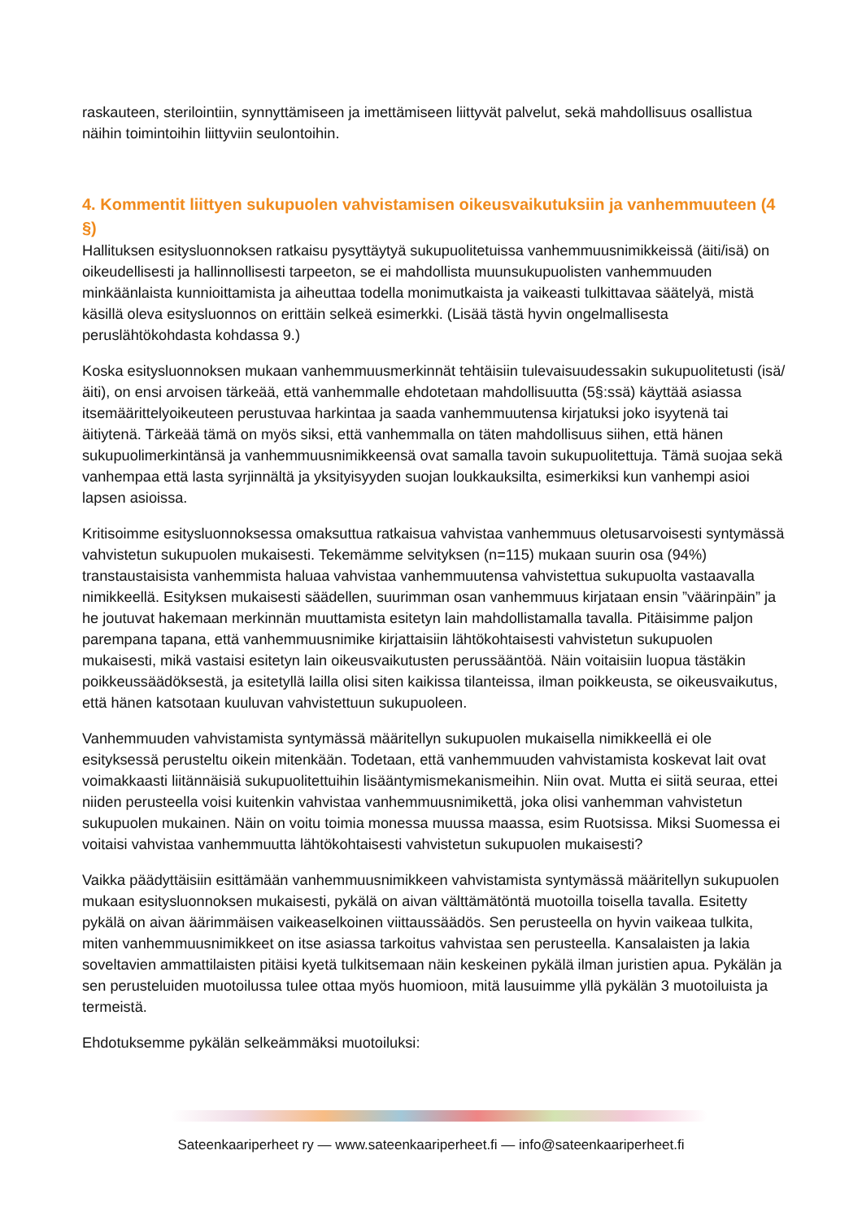raskauteen, sterilointiin, synnyttämiseen ja imettämiseen liittyvät palvelut, sekä mahdollisuus osallistua näihin toimintoihin liittyviin seulontoihin.
4. Kommentit liittyen sukupuolen vahvistamisen oikeusvaikutuksiin ja vanhemmuuteen (4 §)
Hallituksen esitysluonnoksen ratkaisu pysyttäytyä sukupuolitetuissa vanhemmuusnimikkeissä (äiti/isä) on oikeudellisesti ja hallinnollisesti tarpeeton, se ei mahdollista muunsukupuolisten vanhemmuuden minkäänlaista kunnioittamista ja aiheuttaa todella monimutkaista ja vaikeasti tulkittavaa säätelyä, mistä käsillä oleva esitysluonnos on erittäin selkeä esimerkki. (Lisää tästä hyvin ongelmallisesta peruslähtökohdasta kohdassa 9.)
Koska esitysluonnoksen mukaan vanhemmuusmerkinnät tehtäisiin tulevaisuudessakin sukupuolitetusti (isä/äiti), on ensi arvoisen tärkeää, että vanhemmalle ehdotetaan mahdollisuutta (5§:ssä) käyttää asiassa itsemäärittelyoikeuteen perustuvaa harkintaa ja saada vanhemmuutensa kirjatuksi joko isyytenä tai äitiytenä. Tärkeää tämä on myös siksi, että vanhemmalla on täten mahdollisuus siihen, että hänen sukupuolimerkintänsä ja vanhemmuusnimikkeensä ovat samalla tavoin sukupuolitettuja. Tämä suojaa sekä vanhempaa että lasta syrjinnältä ja yksityisyyden suojan loukkauksilta, esimerkiksi kun vanhempi asioi lapsen asioissa.
Kritisoimme esitysluonnoksessa omaksuttua ratkaisua vahvistaa vanhemmuus oletusarvoisesti syntymässä vahvistetun sukupuolen mukaisesti. Tekemämme selvityksen (n=115) mukaan suurin osa (94%) transtaustaisista vanhemmista haluaa vahvistaa vanhemmuutensa vahvistettua sukupuolta vastaavalla nimikkeellä. Esityksen mukaisesti säädellen, suurimman osan vanhemmuus kirjataan ensin ”väärinpäin” ja he joutuvat hakemaan merkinnän muuttamista esitetyn lain mahdollistamalla tavalla. Pitäisimme paljon parempana tapana, että vanhemmuusnimike kirjattaisiin lähtökohtaisesti vahvistetun sukupuolen mukaisesti, mikä vastaisi esitetyn lain oikeusvaikutusten perussääntöä. Näin voitaisiin luopua tästäkin poikkeussäädöksestä, ja esitetyllä lailla olisi siten kaikissa tilanteissa, ilman poikkeusta, se oikeusvaikutus, että hänen katsotaan kuuluvan vahvistettuun sukupuoleen.
Vanhemmuuden vahvistamista syntymässä määritellyn sukupuolen mukaisella nimikkeellä ei ole esityksessä perusteltu oikein mitenkään. Todetaan, että vanhemmuuden vahvistamista koskevat lait ovat voimakkaasti liitännäisiä sukupuolitettuihin lisääntymismekanismeihin. Niin ovat. Mutta ei siitä seuraa, ettei niiden perusteella voisi kuitenkin vahvistaa vanhemmuusnimikettä, joka olisi vanhemman vahvistetun sukupuolen mukainen. Näin on voitu toimia monessa muussa maassa, esim Ruotsissa. Miksi Suomessa ei voitaisi vahvistaa vanhemmuutta lähtökohtaisesti vahvistetun sukupuolen mukaisesti?
Vaikka päädyttäisiin esittämään vanhemmuusnimikkeen vahvistamista syntymässä määritellyn sukupuolen mukaan esitysluonnoksen mukaisesti, pykälä on aivan välttämätöntä muotoilla toisella tavalla. Esitetty pykälä on aivan äärimmäisen vaikeaselkoinen viittaussäädös. Sen perusteella on hyvin vaikeaa tulkita, miten vanhemmuusnimikkeet on itse asiassa tarkoitus vahvistaa sen perusteella. Kansalaisten ja lakia soveltavien ammattilaisten pitäisi kyetä tulkitsemaan näin keskeinen pykälä ilman juristien apua. Pykälän ja sen perusteluiden muotoilussa tulee ottaa myös huomioon, mitä lausuimme yllä pykälän 3 muotoiluista ja termeistä.
Ehdotuksemme pykälän selkeämmäksi muotoiluksi:
Sateenkaariperheet ry — www.sateenkaariperheet.fi — info@sateenkaariperheet.fi